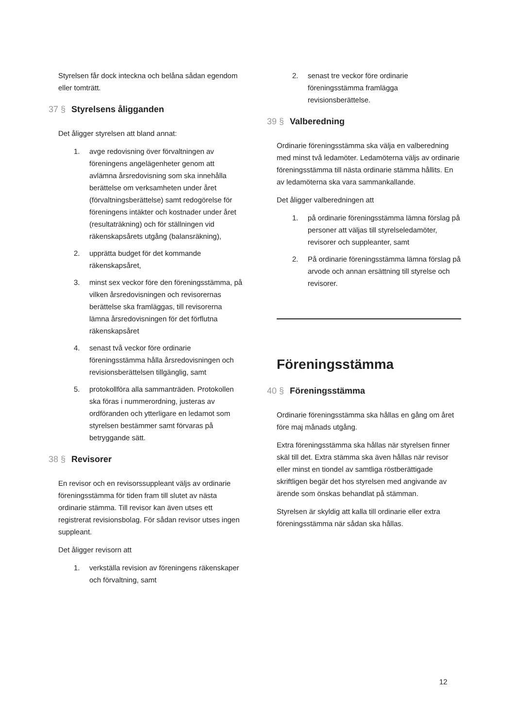Styrelsen får dock inteckna och belåna sådan egendom eller tomträtt.
37 § Styrelsens åligganden
Det åligger styrelsen att bland annat:
1. avge redovisning över förvaltningen av föreningens angelägenheter genom att avlämna årsredovisning som ska innehålla berättelse om verksamheten under året (förvaltningsberättelse) samt redogörelse för föreningens intäkter och kostnader under året (resultaträkning) och för ställningen vid räkenskapsårets utgång (balansräkning),
2. upprätta budget för det kommande räkenskapsåret,
3. minst sex veckor före den föreningsstämma, på vilken årsredovisningen och revisorernas berättelse ska framläggas, till revisorerna lämna årsredovisningen för det förflutna räkenskapsåret
4. senast två veckor före ordinarie föreningsstämma hålla årsredovisningen och revisionsberättelsen tillgänglig, samt
5. protokollföra alla sammanträden. Protokollen ska föras i nummerordning, justeras av ordföranden och ytterligare en ledamot som styrelsen bestämmer samt förvaras på betryggande sätt.
38 § Revisorer
En revisor och en revisorssuppleant väljs av ordinarie föreningsstämma för tiden fram till slutet av nästa ordinarie stämma. Till revisor kan även utses ett registrerat revisionsbolag. För sådan revisor utses ingen suppleant.
Det åligger revisorn att
1. verkställa revision av föreningens räkenskaper och förvaltning, samt
2. senast tre veckor före ordinarie föreningsstämma framlägga revisionsberättelse.
39 § Valberedning
Ordinarie föreningsstämma ska välja en valberedning med minst två ledamöter. Ledamöterna väljs av ordinarie föreningsstämma till nästa ordinarie stämma hållits. En av ledamöterna ska vara sammankallande.
Det åligger valberedningen att
1. på ordinarie föreningsstämma lämna förslag på personer att väljas till styrelseledamöter, revisorer och suppleanter, samt
2. På ordinarie föreningsstämma lämna förslag på arvode och annan ersättning till styrelse och revisorer.
Föreningsstämma
40 § Föreningsstämma
Ordinarie föreningsstämma ska hållas en gång om året före maj månads utgång.
Extra föreningsstämma ska hållas när styrelsen finner skäl till det. Extra stämma ska även hållas när revisor eller minst en tiondel av samtliga röstberättigade skriftligen begär det hos styrelsen med angivande av ärende som önskas behandlat på stämman.
Styrelsen är skyldig att kalla till ordinarie eller extra föreningsstämma när sådan ska hållas.
12